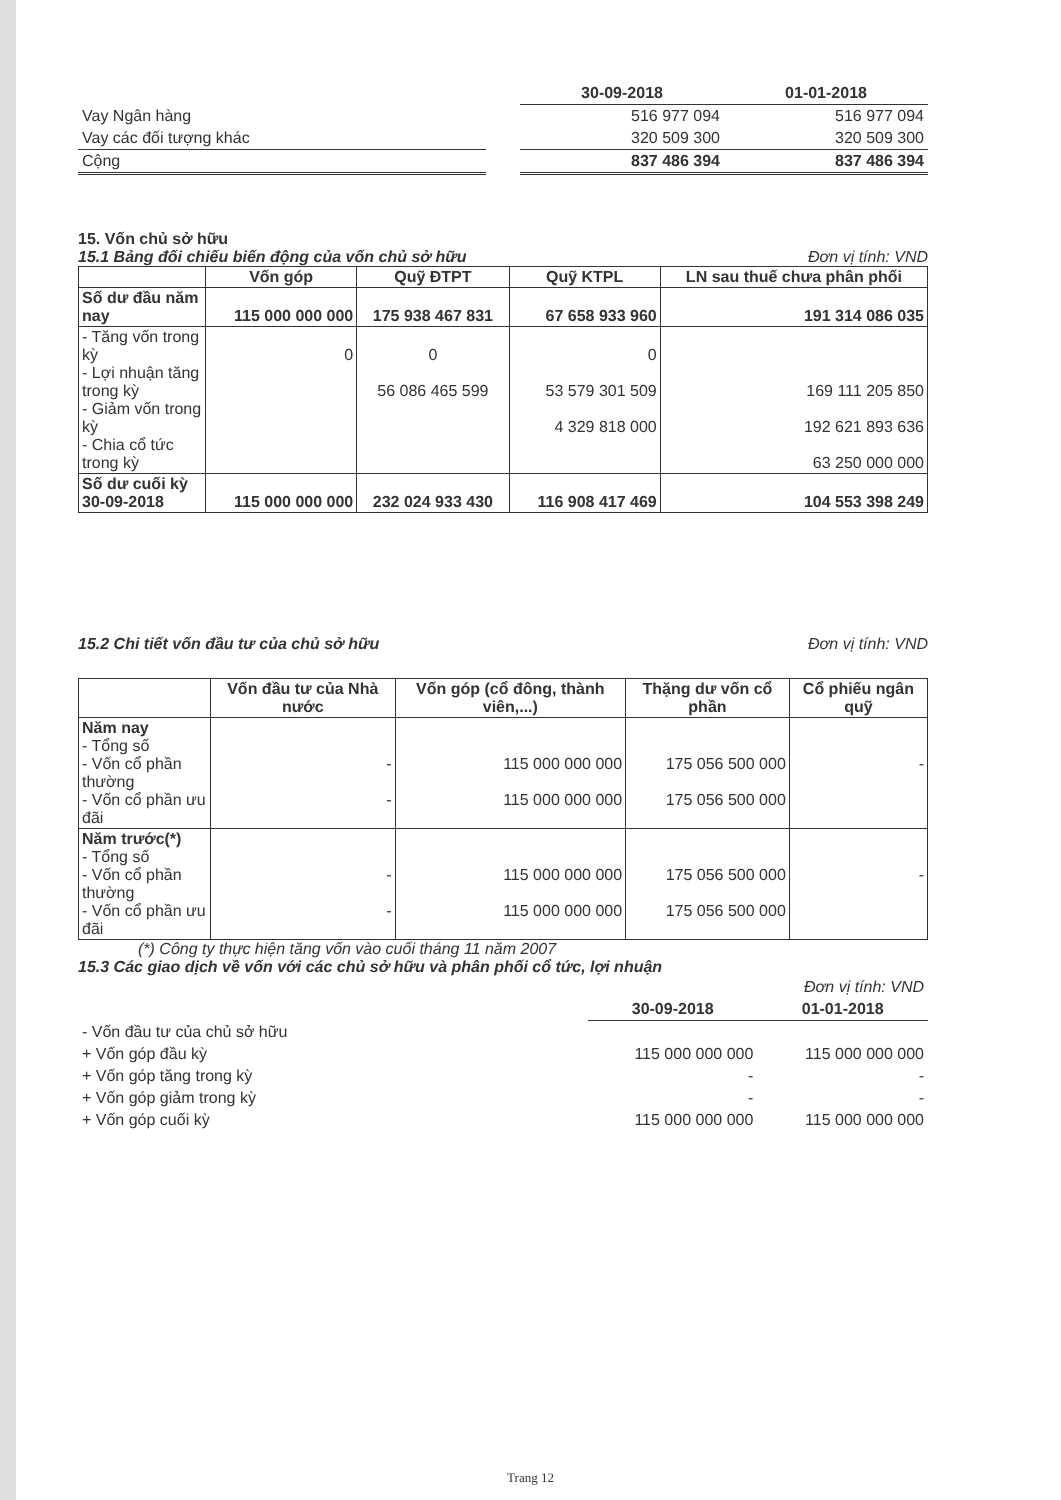| | | 30-09-2018 | 01-01-2018 |
| Vay Ngân hàng | | 516 977 094 | 516 977 094 |
| Vay các đối tượng khác | | 320 509 300 | 320 509 300 |
| Cộng | | 837 486 394 | 837 486 394 |
15. Vốn chủ sở hữu
15.1 Bảng đối chiếu biến động của vốn chủ sở hữu
Đơn vị tính: VND
| | Vốn góp | Quỹ ĐTPT | Quỹ KTPL | LN sau thuế chưa phân phối |
| --- | --- | --- | --- | --- |
| Số dư đầu năm nay | 115 000 000 000 | 175 938 467 831 | 67 658 933 960 | 191 314 086 035 |
| - Tăng vốn trong kỳ - Lợi nhuận tăng trong kỳ - Giảm vốn trong kỳ - Chia cổ tức trong kỳ | 0 | 0 56 086 465 599 | 0 53 579 301 509 4 329 818 000 | 169 111 205 850 192 621 893 636 63 250 000 000 |
| Số dư cuối kỳ 30-09-2018 | 115 000 000 000 | 232 024 933 430 | 116 908 417 469 | 104 553 398 249 |
15.2 Chi tiết vốn đầu tư của chủ sở hữu
Đơn vị tính: VND
| | Vốn đầu tư của Nhà nước | Vốn góp (cổ đông, thành viên,...) | Thặng dư vốn cổ phần | Cổ phiếu ngân quỹ |
| --- | --- | --- | --- | --- |
| Năm nay - Tổng số - Vốn cổ phần thường - Vốn cổ phần ưu đãi | - - | 115 000 000 000 115 000 000 000 | 175 056 500 000 175 056 500 000 | - |
| Năm trước(*) - Tổng số - Vốn cổ phần thường - Vốn cổ phần ưu đãi | - - | 115 000 000 000 115 000 000 000 | 175 056 500 000 175 056 500 000 | - |
(*) Công ty thực hiện tăng vốn vào cuối tháng 11 năm 2007
15.3 Các giao dịch về vốn với các chủ sở hữu và phân phối cổ tức, lợi nhuận
| | | Đơn vị tính: VND |
| | 30-09-2018 | 01-01-2018 |
| - Vốn đầu tư của chủ sở hữu | | |
| + Vốn góp đầu kỳ | 115 000 000 000 | 115 000 000 000 |
| + Vốn góp tăng trong kỳ | - | - |
| + Vốn góp giảm trong kỳ | - | - |
| + Vốn góp cuối kỳ | 115 000 000 000 | 115 000 000 000 |
Trang 12